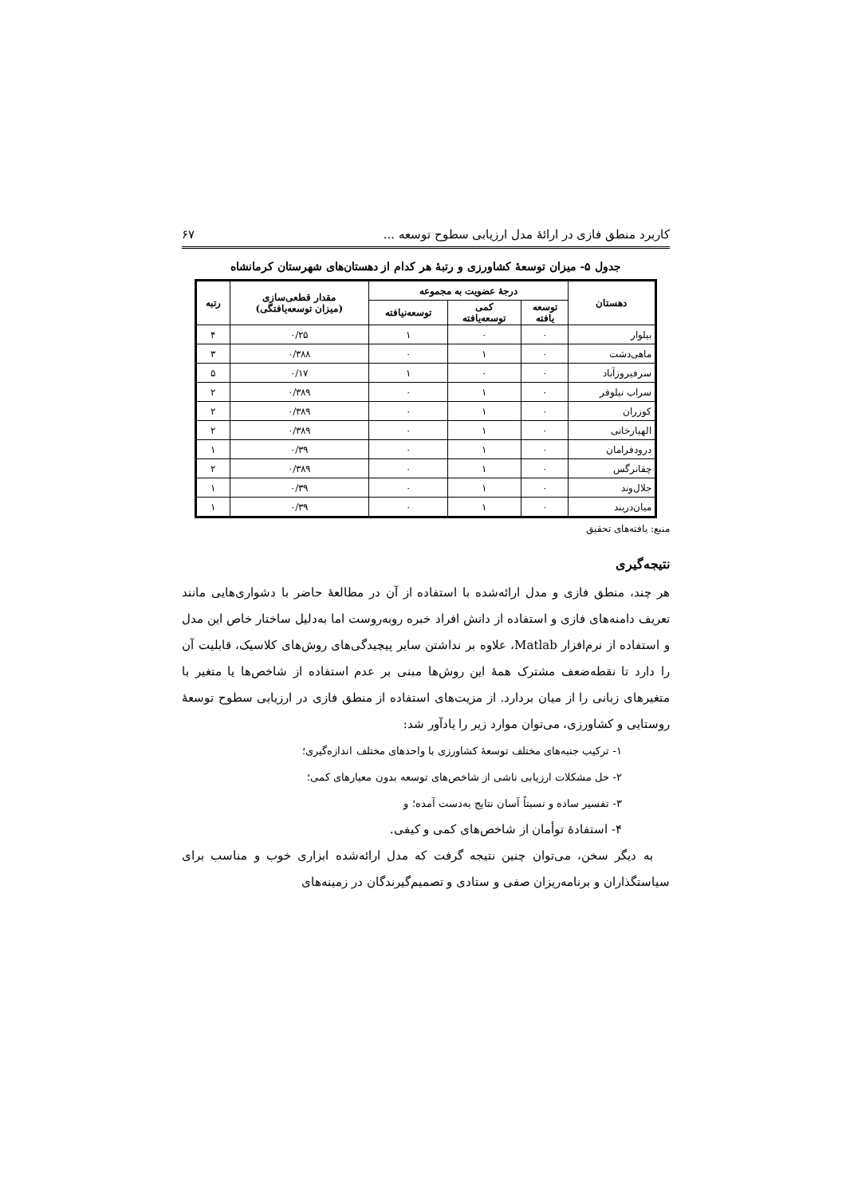کاربرد منطق فازی در ارائهٔ مدل ارزیابی سطوح توسعه ... ۶۷
جدول ۵- میزان توسعهٔ کشاورزی و رتبهٔ هر کدام از دهستان‌های شهرستان کرمانشاه
| دهستان | درجهٔ عضویت به مجموعه | | | مقدار قطعی‌سازی (میزان توسعه‌یافتگی) | رتبه |
| --- | --- | --- | --- | --- | --- |
| | توسعه یافته | کمی توسعه‌یافته | توسعه‌نیافته | | |
| بیلوار | ۰ | ۰ | ۱ | ۰/۲۵ | ۴ |
| ماهی‌دشت | ۰ | ۱ | ۰ | ۰/۳۸۸ | ۳ |
| سرفیروزآباد | ۰ | ۰ | ۱ | ۰/۱۷ | ۵ |
| سراب نیلوفر | ۰ | ۱ | ۰ | ۰/۳۸۹ | ۲ |
| کوزران | ۰ | ۱ | ۰ | ۰/۳۸۹ | ۲ |
| الهیارخانی | ۰ | ۱ | ۰ | ۰/۳۸۹ | ۲ |
| درودفرامان | ۰ | ۱ | ۰ | ۰/۳۹ | ۱ |
| چقانرگس | ۰ | ۱ | ۰ | ۰/۳۸۹ | ۲ |
| جلال‌وند | ۰ | ۱ | ۰ | ۰/۳۹ | ۱ |
| میان‌دربند | ۰ | ۱ | ۰ | ۰/۳۹ | ۱ |
منبع: یافته‌های تحقیق
نتیجه‌گیری
هر چند، منطق فازی و مدل ارائه‌شده با استفاده از آن در مطالعهٔ حاضر با دشواری‌هایی مانند تعریف دامنه‌های فازی و استفاده از دانش افراد خبره روبه‌روست اما به‌دلیل ساختار خاص این مدل و استفاده از نرم‌افزار Matlab، علاوه بر نداشتن سایر پیچیدگی‌های روش‌های کلاسیک، قابلیت آن را دارد تا نقطه‌ضعف مشترک همهٔ این روش‌ها مبنی بر عدم استفاده از شاخص‌ها یا متغیر با متغیرهای زبانی را از میان بردارد. از مزیت‌های استفاده از منطق فازی در ارزیابی سطوح توسعهٔ روستایی و کشاورزی، می‌توان موارد زیر را یادآور شد:
۱- ترکیب جنبه‌های مختلف توسعهٔ کشاورزی با واحدهای مختلف اندازه‌گیری؛
۲- حل مشکلات ارزیابی ناشی از شاخص‌های توسعه بدون معیارهای کمی؛
۳- تفسیر ساده و نسبتاً آسان نتایج به‌دست آمده؛ و
۴- استفادهٔ توأمان از شاخص‌های کمی و کیفی.
به دیگر سخن، می‌توان چنین نتیجه گرفت که مدل ارائه‌شده ابزاری خوب و مناسب برای سیاستگذاران و برنامه‌ریزان صفی و ستادی و تصمیم‌گیرندگان در زمینه‌های